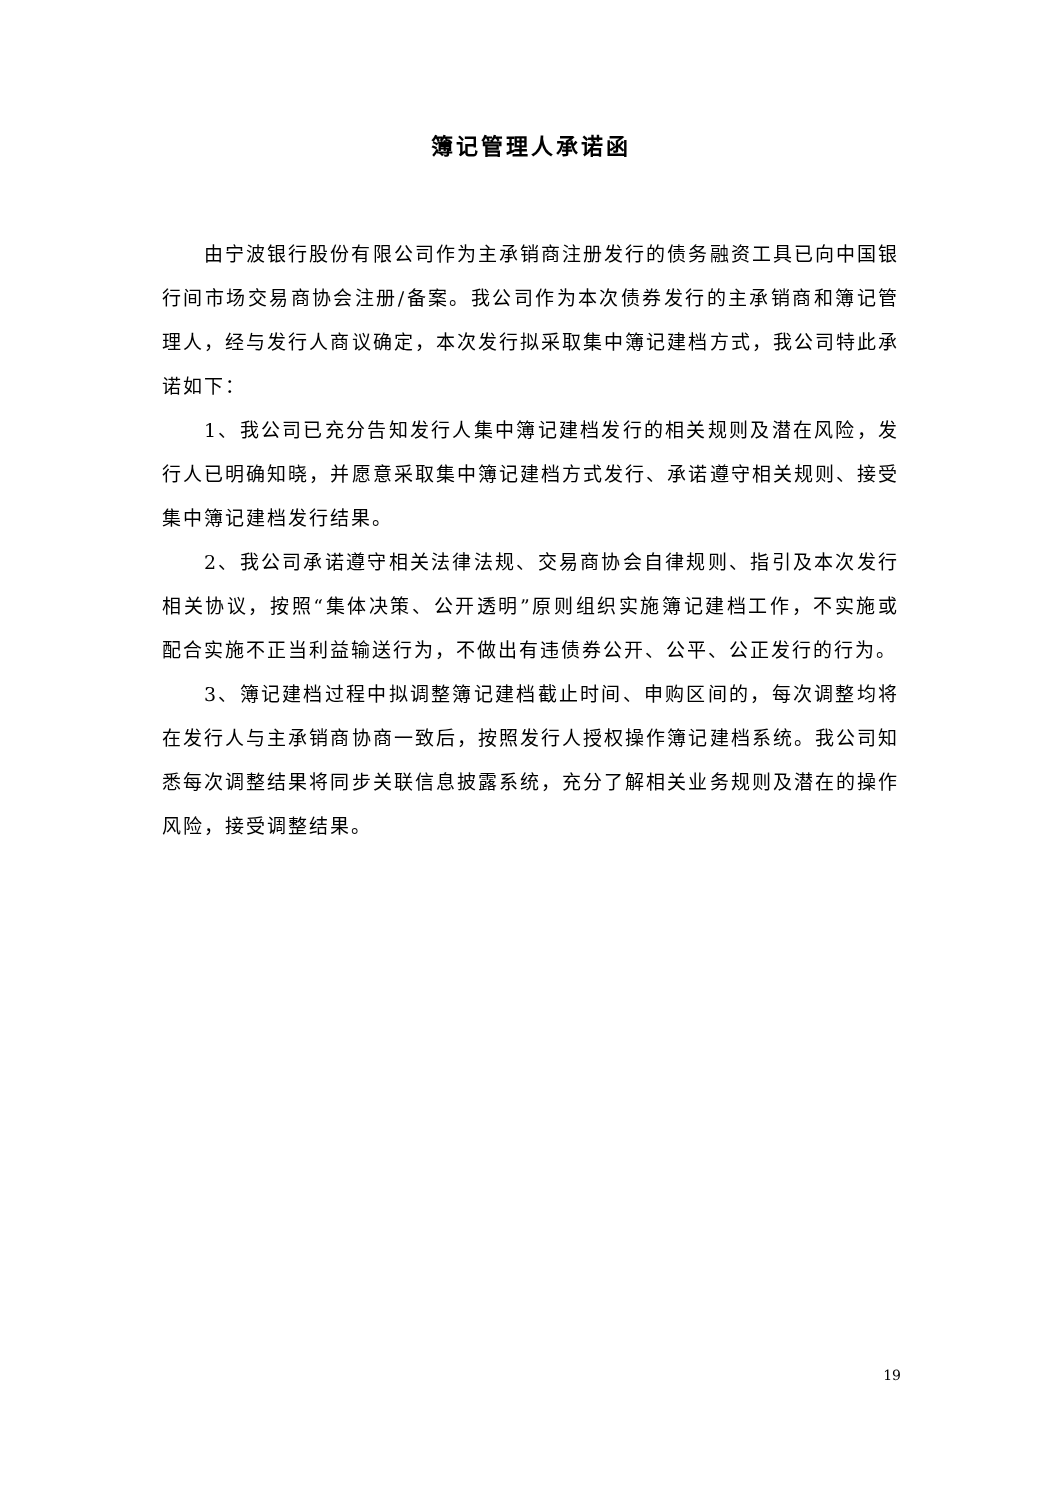簿记管理人承诺函
由宁波银行股份有限公司作为主承销商注册发行的债务融资工具已向中国银行间市场交易商协会注册/备案。我公司作为本次债券发行的主承销商和簿记管理人，经与发行人商议确定，本次发行拟采取集中簿记建档方式，我公司特此承诺如下：
1、我公司已充分告知发行人集中簿记建档发行的相关规则及潜在风险，发行人已明确知晓，并愿意采取集中簿记建档方式发行、承诺遵守相关规则、接受集中簿记建档发行结果。
2、我公司承诺遵守相关法律法规、交易商协会自律规则、指引及本次发行相关协议，按照“集体决策、公开透明”原则组织实施簿记建档工作，不实施或配合实施不正当利益输送行为，不做出有违债券公开、公平、公正发行的行为。
3、簿记建档过程中拟调整簿记建档截止时间、申购区间的，每次调整均将在发行人与主承销商协商一致后，按照发行人授权操作簿记建档系统。我公司知悉每次调整结果将同步关联信息披露系统，充分了解相关业务规则及潜在的操作风险，接受调整结果。
19